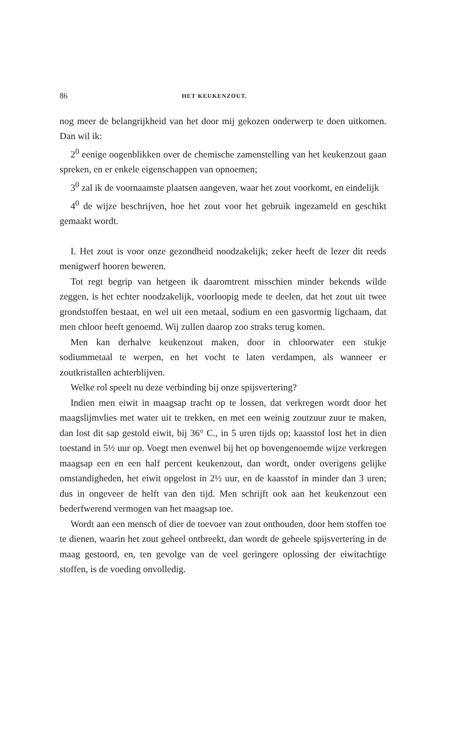86 HET KEUKENZOUT.
nog meer de belangrijkheid van het door mij gekozen onderwerp te doen uitkomen. Dan wil ik:
2<sup>0</sup> eenige oogenblikken over de chemische zamenstelling van het keukenzout gaan spreken, en er enkele eigenschappen van opnoemen;
3<sup>0</sup> zal ik de voornaamste plaatsen aangeven, waar het zout voorkomt, en eindelijk
4<sup>0</sup> de wijze beschrijven, hoe het zout voor het gebruik ingezameld en geschikt gemaakt wordt.
I. Het zout is voor onze gezondheid noodzakelijk; zeker heeft de lezer dit reeds menigwerf hooren beweren.
Tot regt begrip van hetgeen ik daaromtrent misschien minder bekends wilde zeggen, is het echter noodzakelijk, voorloopig mede te deelen, dat het zout uit twee grondstoffen bestaat, en wel uit een metaal, sodium en een gasvormig ligchaam, dat men chloor heeft genoemd. Wij zullen daarop zoo straks terug komen.
Men kan derhalve keukenzout maken, door in chloorwater een stukje sodiummetaal te werpen, en het vocht te laten verdampen, als wanneer er zoutkristallen achterblijven.
Welke rol speelt nu deze verbinding bij onze spijsvertering?
Indien men eiwit in maagsap tracht op te lossen, dat verkregen wordt door het maagslijmvlies met water uit te trekken, en met een weinig zoutzuur zuur te maken, dan lost dit sap gestold eiwit, bij 36° C., in 5 uren tijds op; kaasstof lost het in dien toestand in 5½ uur op. Voegt men evenwel bij het op bovengenoemde wijze verkregen maagsap een en een half percent keukenzout, dan wordt, onder overigens gelijke omstandigheden, het eiwit opgelost in 2½ uur, en de kaasstof in minder dan 3 uren; dus in ongeveer de helft van den tijd. Men schrijft ook aan het keukenzout een bederfwerend vermogen van het maagsap toe.
Wordt aan een mensch of dier de toevoer van zout onthouden, door hem stoffen toe te dienen, waarin het zout geheel ontbreekt, dan wordt de geheele spijsvertering in de maag gestoord, en, ten gevolge van de veel geringere oplossing der eiwitachtige stoffen, is de voeding onvolledig.